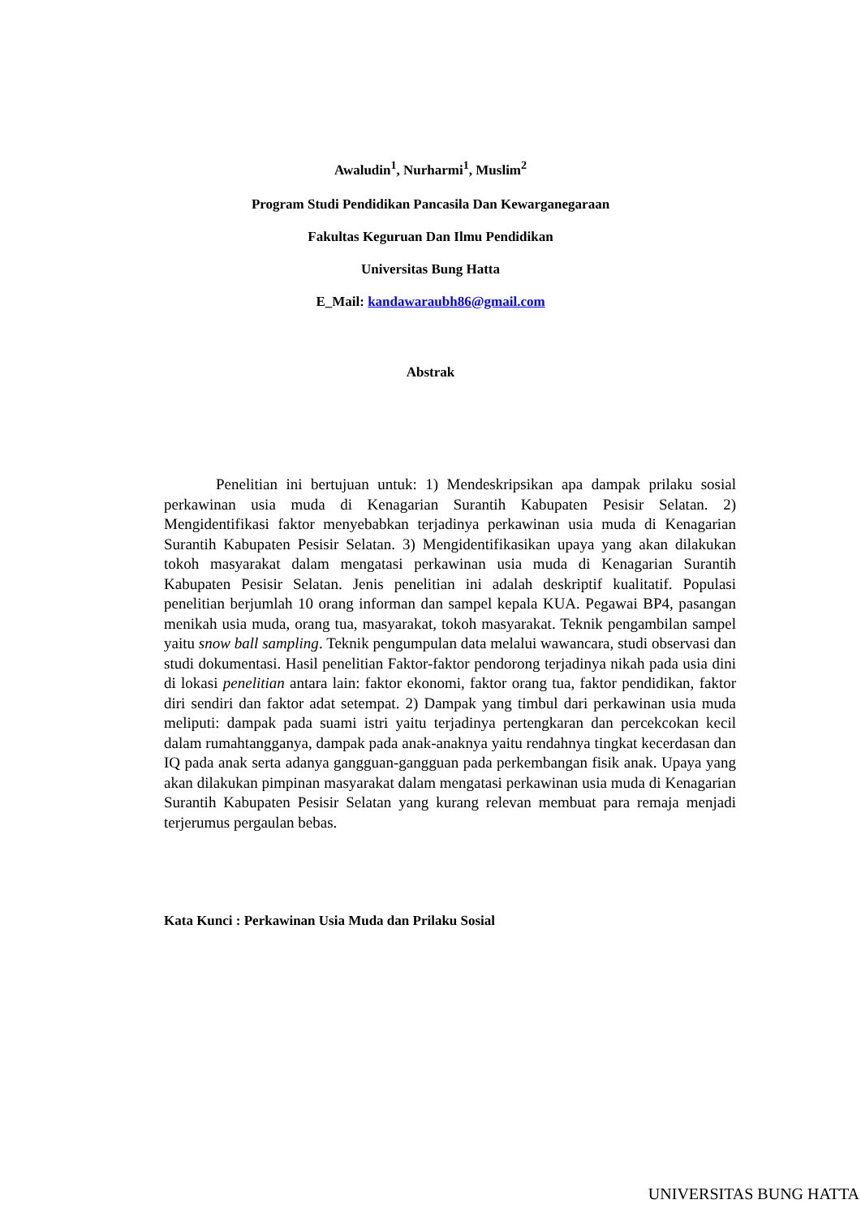Awaludin<sup>1</sup>, Nurharmi<sup>1</sup>, Muslim<sup>2</sup>
Program Studi Pendidikan Pancasila Dan Kewarganegaraan
Fakultas Keguruan Dan Ilmu Pendidikan
Universitas Bung Hatta
E_Mail: kandawaraubh86@gmail.com
Abstrak
Penelitian ini bertujuan untuk: 1) Mendeskripsikan apa dampak prilaku sosial perkawinan usia muda di Kenagarian Surantih Kabupaten Pesisir Selatan. 2) Mengidentifikasi faktor menyebabkan terjadinya perkawinan usia muda di Kenagarian Surantih Kabupaten Pesisir Selatan. 3) Mengidentifikasikan upaya yang akan dilakukan tokoh masyarakat dalam mengatasi perkawinan usia muda di Kenagarian Surantih Kabupaten Pesisir Selatan. Jenis penelitian ini adalah deskriptif kualitatif. Populasi penelitian berjumlah 10 orang informan dan sampel kepala KUA. Pegawai BP4, pasangan menikah usia muda, orang tua, masyarakat, tokoh masyarakat. Teknik pengambilan sampel yaitu snow ball sampling. Teknik pengumpulan data melalui wawancara, studi observasi dan studi dokumentasi. Hasil penelitian Faktor-faktor pendorong terjadinya nikah pada usia dini di lokasi penelitian antara lain: faktor ekonomi, faktor orang tua, faktor pendidikan, faktor diri sendiri dan faktor adat setempat. 2) Dampak yang timbul dari perkawinan usia muda meliputi: dampak pada suami istri yaitu terjadinya pertengkaran dan percekcokan kecil dalam rumahtangganya, dampak pada anak-anaknya yaitu rendahnya tingkat kecerdasan dan IQ pada anak serta adanya gangguan-gangguan pada perkembangan fisik anak. Upaya yang akan dilakukan pimpinan masyarakat dalam mengatasi perkawinan usia muda di Kenagarian Surantih Kabupaten Pesisir Selatan yang kurang relevan membuat para remaja menjadi terjerumus pergaulan bebas.
Kata Kunci : Perkawinan Usia Muda dan Prilaku Sosial
UNIVERSITAS BUNG HATTA